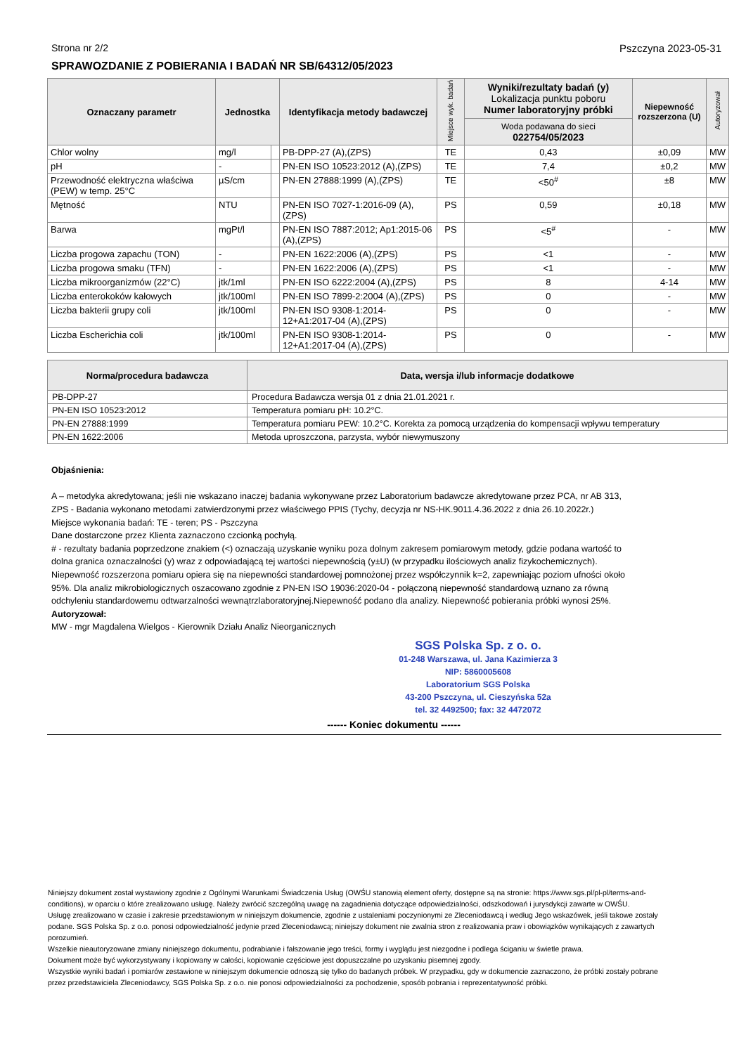Strona nr 2/2 Pszczyna 2023-05-31
SPRAWOZDANIE Z POBIERANIA I BADAŃ NR SB/64312/05/2023
| Oznaczany parametr | Jednostka | | Identyfikacja metody badawczej | Miejsce wyk. badań | Wyniki/rezultaty badań (y) Lokalizacja punktu poboru Numer laboratoryjny próbki | Niepewność rozszerzona (U) | Autoryzował |
| --- | --- | --- | --- | --- | --- | --- | --- |
| | | | | | Woda podawana do sieci 022754/05/2023 | | |
| Chlor wolny | mg/l | | PB-DPP-27 (A),(ZPS) | TE | 0,43 | ±0,09 | MW |
| pH | - | | PN-EN ISO 10523:2012 (A),(ZPS) | TE | 7,4 | ±0,2 | MW |
| Przewodność elektryczna właściwa (PEW) w temp. 25°C | µS/cm | | PN-EN 27888:1999 (A),(ZPS) | TE | <50<sup>#</sup> | ±8 | MW |
| Mętność | NTU | | PN-EN ISO 7027-1:2016-09 (A),(ZPS) | PS | 0,59 | ±0,18 | MW |
| Barwa | mgPt/l | | PN-EN ISO 7887:2012; Ap1:2015-06 (A),(ZPS) | PS | <5<sup>#</sup> | - | MW |
| Liczba progowa zapachu (TON) | - | | PN-EN 1622:2006 (A),(ZPS) | PS | <1 | - | MW |
| Liczba progowa smaku (TFN) | - | | PN-EN 1622:2006 (A),(ZPS) | PS | <1 | - | MW |
| Liczba mikroorganizmów (22°C) | jtk/1ml | | PN-EN ISO 6222:2004 (A),(ZPS) | PS | 8 | 4-14 | MW |
| Liczba enterokoków kałowych | jtk/100ml | | PN-EN ISO 7899-2:2004 (A),(ZPS) | PS | 0 | - | MW |
| Liczba bakterii grupy coli | jtk/100ml | | PN-EN ISO 9308-1:2014-12+A1:2017-04 (A),(ZPS) | PS | 0 | - | MW |
| Liczba Escherichia coli | jtk/100ml | | PN-EN ISO 9308-1:2014-12+A1:2017-04 (A),(ZPS) | PS | 0 | - | MW |
| Norma/procedura badawcza | Data, wersja i/lub informacje dodatkowe |
| --- | --- |
| PB-DPP-27 | Procedura Badawcza wersja 01 z dnia 21.01.2021 r. |
| PN-EN ISO 10523:2012 | Temperatura pomiaru pH: 10.2°C. |
| PN-EN 27888:1999 | Temperatura pomiaru PEW: 10.2°C. Korekta za pomocą urządzenia do kompensacji wpływu temperatury |
| PN-EN 1622:2006 | Metoda uproszczona, parzysta, wybór niewymuszony |
Objaśnienia:
A – metodyka akredytowana; jeśli nie wskazano inaczej badania wykonywane przez Laboratorium badawcze akredytowane przez PCA, nr AB 313,
ZPS - Badania wykonano metodami zatwierdzonymi przez właściwego PPIS (Tychy, decyzja nr NS-HK.9011.4.36.2022 z dnia 26.10.2022r.)
Miejsce wykonania badań: TE - teren; PS - Pszczyna
Dane dostarczone przez Klienta zaznaczono czcionką pochyłą.
# - rezultaty badania poprzedzone znakiem (<) oznaczają uzyskanie wyniku poza dolnym zakresem pomiarowym metody, gdzie podana wartość to dolna granica oznaczalności (y) wraz z odpowiadającą tej wartości niepewnością (y±U) (w przypadku ilościowych analiz fizykochemicznych).
Niepewność rozszerzona pomiaru opiera się na niepewności standardowej pomnożonej przez współczynnik k=2, zapewniając poziom ufności około 95%. Dla analiz mikrobiologicznych oszacowano zgodnie z PN-EN ISO 19036:2020-04 - połączoną niepewność standardową uznano za równą odchyleniu standardowemu odtwarzalności wewnątrzlaboratoryjnej.Niepewność podano dla analizy. Niepewność pobierania próbki wynosi 25%.
Autoryzował:
MW - mgr Magdalena Wielgos - Kierownik Działu Analiz Nieorganicznych
SGS Polska Sp. z o. o.
01-248 Warszawa, ul. Jana Kazimierza 3
NIP: 5860005608
Laboratorium SGS Polska
43-200 Pszczyna, ul. Cieszyńska 52a
tel. 32 4492500; fax: 32 4472072
------ Koniec dokumentu ------
Niniejszy dokument został wystawiony zgodnie z Ogólnymi Warunkami Świadczenia Usług (OWŚU stanowią element oferty, dostępne są na stronie: https://www.sgs.pl/pl-pl/terms-and-conditions), w oparciu o które zrealizowano usługę. Należy zwrócić szczególną uwagę na zagadnienia dotyczące odpowiedzialności, odszkodowań i jurysdykcji zawarte w OWŚU.
Usługę zrealizowano w czasie i zakresie przedstawionym w niniejszym dokumencie, zgodnie z ustaleniami poczynionymi ze Zleceniodawcą i według Jego wskazówek, jeśli takowe zostały podane. SGS Polska Sp. z o.o. ponosi odpowiedzialność jedynie przed Zleceniodawcą; niniejszy dokument nie zwalnia stron z realizowania praw i obowiązków wynikających z zawartych porozumień.
Wszelkie nieautoryzowane zmiany niniejszego dokumentu, podrabianie i fałszowanie jego treści, formy i wyglądu jest niezgodne i podlega ściganiu w świetle prawa.
Dokument może być wykorzystywany i kopiowany w całości, kopiowanie częściowe jest dopuszczalne po uzyskaniu pisemnej zgody.
Wszystkie wyniki badań i pomiarów zestawione w niniejszym dokumencie odnoszą się tylko do badanych próbek. W przypadku, gdy w dokumencie zaznaczono, że próbki zostały pobrane przez przedstawiciela Zleceniodawcy, SGS Polska Sp. z o.o. nie ponosi odpowiedzialności za pochodzenie, sposób pobrania i reprezentatywność próbki.